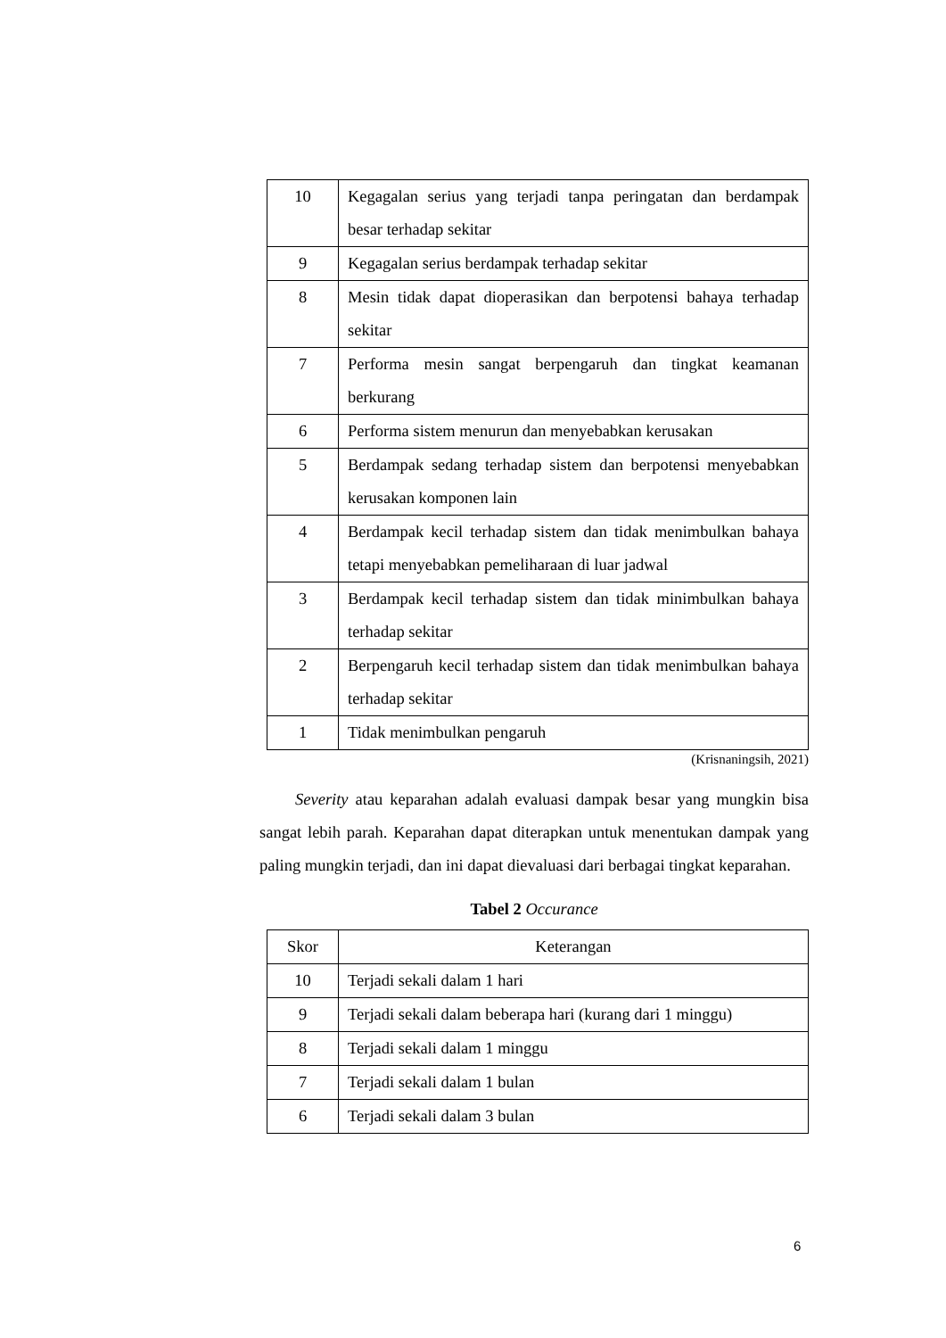| 10 | Kegagalan serius yang terjadi tanpa peringatan dan berdampak besar terhadap sekitar |
| 9 | Kegagalan serius berdampak terhadap sekitar |
| 8 | Mesin tidak dapat dioperasikan dan berpotensi bahaya terhadap sekitar |
| 7 | Performa mesin sangat berpengaruh dan tingkat keamanan berkurang |
| 6 | Performa sistem menurun dan menyebabkan kerusakan |
| 5 | Berdampak sedang terhadap sistem dan berpotensi menyebabkan kerusakan komponen lain |
| 4 | Berdampak kecil terhadap sistem dan tidak menimbulkan bahaya tetapi menyebabkan pemeliharaan di luar jadwal |
| 3 | Berdampak kecil terhadap sistem dan tidak minimbulkan bahaya terhadap sekitar |
| 2 | Berpengaruh kecil terhadap sistem dan tidak menimbulkan bahaya terhadap sekitar |
| 1 | Tidak menimbulkan pengaruh |
(Krisnaningsih, 2021)
Severity atau keparahan adalah evaluasi dampak besar yang mungkin bisa sangat lebih parah. Keparahan dapat diterapkan untuk menentukan dampak yang paling mungkin terjadi, dan ini dapat dievaluasi dari berbagai tingkat keparahan.
Tabel 2 Occurance
| Skor | Keterangan |
| --- | --- |
| 10 | Terjadi sekali dalam 1 hari |
| 9 | Terjadi sekali dalam beberapa hari (kurang dari 1 minggu) |
| 8 | Terjadi sekali dalam 1 minggu |
| 7 | Terjadi sekali dalam 1 bulan |
| 6 | Terjadi sekali dalam 3 bulan |
6